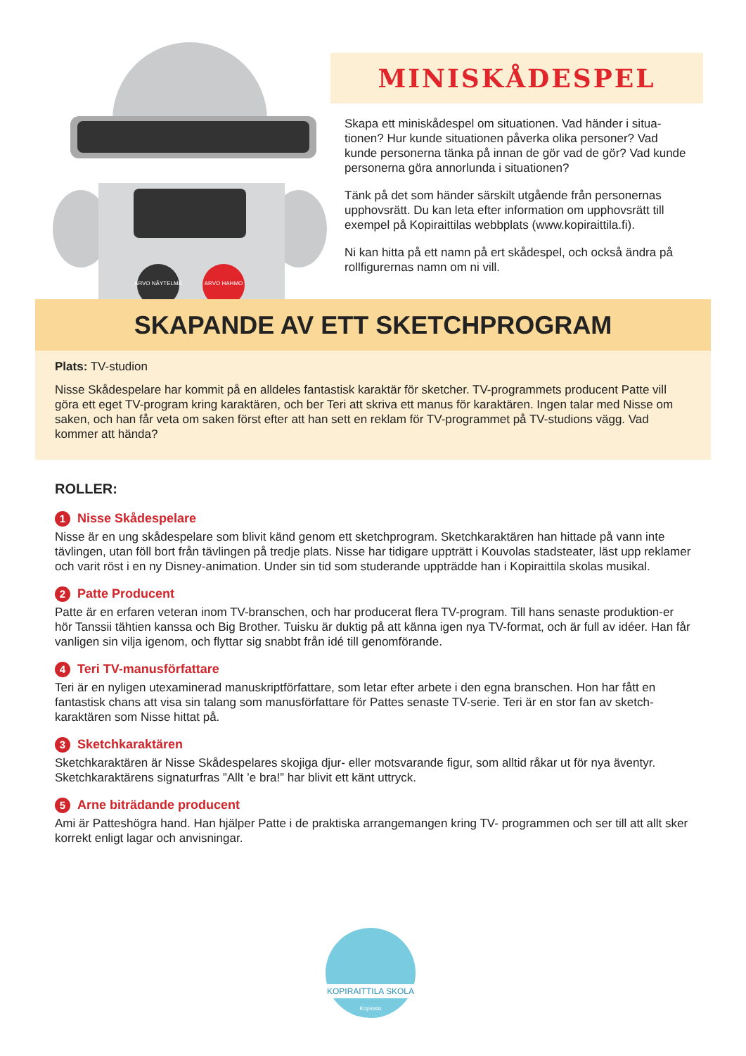ARVO NÄYTELMÄ
ARVO HAHMO
MINISKÅDESPEL
Skapa ett miniskådespel om situationen. Vad händer i situa-tionen? Hur kunde situationen påverka olika personer? Vad kunde personerna tänka på innan de gör vad de gör? Vad kunde personerna göra annorlunda i situationen?
Tänk på det som händer särskilt utgående från personernas upphovsrätt. Du kan leta efter information om upphovsrätt till exempel på Kopiraittilas webbplats (www.kopiraittila.fi).
Ni kan hitta på ett namn på ert skådespel, och också ändra på rollfigurernas namn om ni vill.
SKAPANDE AV ETT SKETCHPROGRAM
Plats: TV-studion
Nisse Skådespelare har kommit på en alldeles fantastisk karaktär för sketcher. TV-programmets producent Patte vill göra ett eget TV-program kring karaktären, och ber Teri att skriva ett manus för karaktären. Ingen talar med Nisse om saken, och han får veta om saken först efter att han sett en reklam för TV-programmet på TV-studions vägg. Vad kommer att hända?
ROLLER:
1 Nisse Skådespelare
Nisse är en ung skådespelare som blivit känd genom ett sketchprogram. Sketchkaraktären han hittade på vann inte tävlingen, utan föll bort från tävlingen på tredje plats. Nisse har tidigare uppträtt i Kouvolas stadsteater, läst upp reklamer och varit röst i en ny Disney-animation. Under sin tid som studerande uppträdde han i Kopiraittila skolas musikal.
2 Patte Producent
Patte är en erfaren veteran inom TV-branschen, och har producerat flera TV-program. Till hans senaste produktion-er hör Tanssii tähtien kanssa och Big Brother. Tuisku är duktig på att känna igen nya TV-format, och är full av idéer. Han får vanligen sin vilja igenom, och flyttar sig snabbt från idé till genomförande.
4 Teri TV-manusförfattare
Teri är en nyligen utexaminerad manuskriptförfattare, som letar efter arbete i den egna branschen. Hon har fått en fantastisk chans att visa sin talang som manusförfattare för Pattes senaste TV-serie. Teri är en stor fan av sketch-karaktären som Nisse hittat på.
3 Sketchkaraktären
Sketchkaraktären är Nisse Skådespelares skojiga djur- eller motsvarande figur, som alltid råkar ut för nya äventyr. Sketchkaraktärens signaturfras ”Allt ’e bra!” har blivit ett känt uttryck.
5 Arne biträdande producent
Ami är Patteshögra hand. Han hjälper Patte i de praktiska arrangemangen kring TV- programmen och ser till att allt sker korrekt enligt lagar och anvisningar.
KOPIRAITTILA SKOLA
Kopiosto